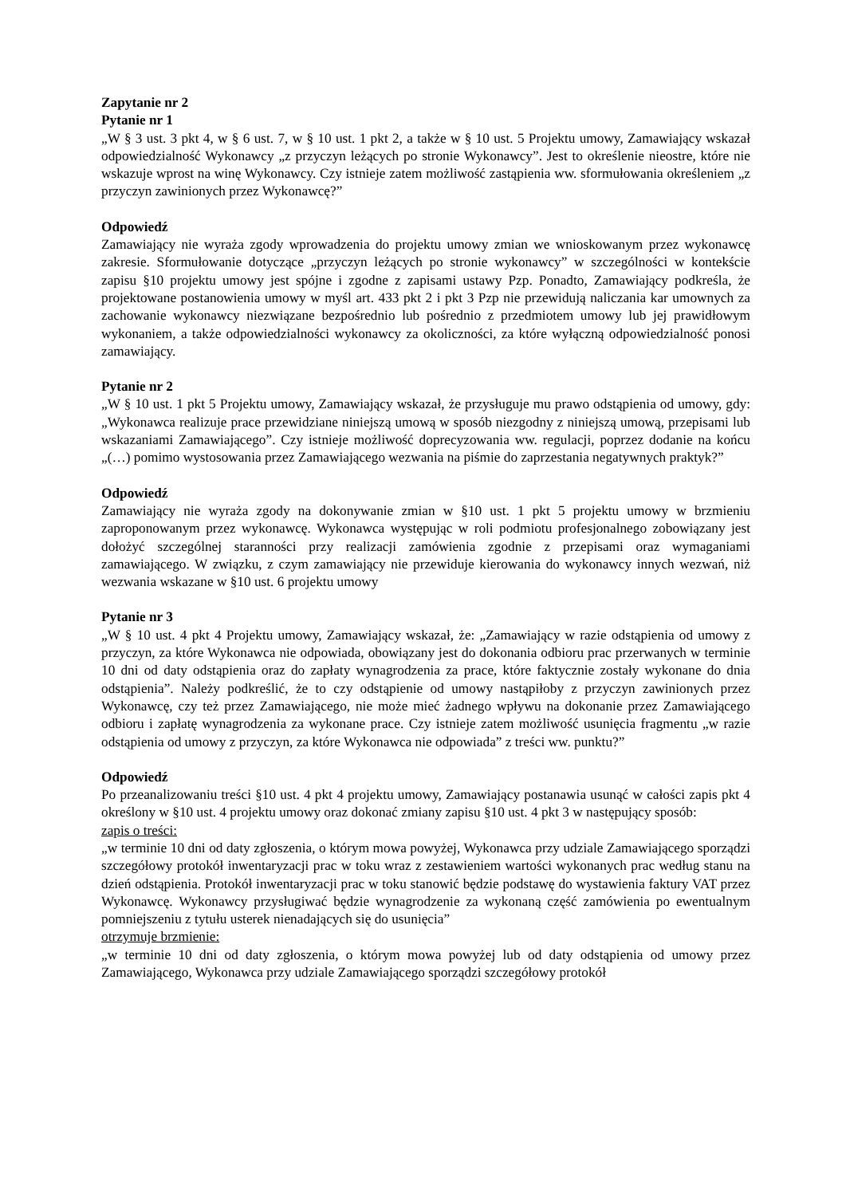Zapytanie nr 2
Pytanie nr 1
„W § 3 ust. 3 pkt 4, w § 6 ust. 7, w § 10 ust. 1 pkt 2, a także w § 10 ust. 5 Projektu umowy, Zamawiający wskazał odpowiedzialność Wykonawcy „z przyczyn leżących po stronie Wykonawcy”. Jest to określenie nieostre, które nie wskazuje wprost na winę Wykonawcy. Czy istnieje zatem możliwość zastąpienia ww. sformułowania określeniem „z przyczyn zawinionych przez Wykonawcę?”
Odpowiedź
Zamawiający nie wyraża zgody wprowadzenia do projektu umowy zmian we wnioskowanym przez wykonawcę zakresie. Sformułowanie dotyczące „przyczyn leżących po stronie wykonawcy” w szczególności w kontekście zapisu §10 projektu umowy jest spójne i zgodne z zapisami ustawy Pzp. Ponadto, Zamawiający podkreśla, że projektowane postanowienia umowy w myśl art. 433 pkt 2 i pkt 3 Pzp nie przewidują naliczania kar umownych za zachowanie wykonawcy niezwiązane bezpośrednio lub pośrednio z przedmiotem umowy lub jej prawidłowym wykonaniem, a także odpowiedzialności wykonawcy za okoliczności, za które wyłączną odpowiedzialność ponosi zamawiający.
Pytanie nr 2
„W § 10 ust. 1 pkt 5 Projektu umowy, Zamawiający wskazał, że przysługuje mu prawo odstąpienia od umowy, gdy: „Wykonawca realizuje prace przewidziane niniejszą umową w sposób niezgodny z niniejszą umową, przepisami lub wskazaniami Zamawiającego”. Czy istnieje możliwość doprecyzowania ww. regulacji, poprzez dodanie na końcu „(…) pomimo wystosowania przez Zamawiającego wezwania na piśmie do zaprzestania negatywnych praktyk?”
Odpowiedź
Zamawiający nie wyraża zgody na dokonywanie zmian w §10 ust. 1 pkt 5 projektu umowy w brzmieniu zaproponowanym przez wykonawcę. Wykonawca występując w roli podmiotu profesjonalnego zobowiązany jest dołożyć szczególnej staranności przy realizacji zamówienia zgodnie z przepisami oraz wymaganiami zamawiającego. W związku, z czym zamawiający nie przewiduje kierowania do wykonawcy innych wezwań, niż wezwania wskazane w §10 ust. 6 projektu umowy
Pytanie nr 3
„W § 10 ust. 4 pkt 4 Projektu umowy, Zamawiający wskazał, że: „Zamawiający w razie odstąpienia od umowy z przyczyn, za które Wykonawca nie odpowiada, obowiązany jest do dokonania odbioru prac przerwanych w terminie 10 dni od daty odstąpienia oraz do zapłaty wynagrodzenia za prace, które faktycznie zostały wykonane do dnia odstąpienia”. Należy podkreślić, że to czy odstąpienie od umowy nastąpiłoby z przyczyn zawinionych przez Wykonawcę, czy też przez Zamawiającego, nie może mieć żadnego wpływu na dokonanie przez Zamawiającego odbioru i zapłatę wynagrodzenia za wykonane prace. Czy istnieje zatem możliwość usunięcia fragmentu „w razie odstąpienia od umowy z przyczyn, za które Wykonawca nie odpowiada” z treści ww. punktu?”
Odpowiedź
Po przeanalizowaniu treści §10 ust. 4 pkt 4 projektu umowy, Zamawiający postanawia usunąć w całości zapis pkt 4 określony w §10 ust. 4 projektu umowy oraz dokonać zmiany zapisu §10 ust. 4 pkt 3 w następujący sposób:
zapis o treści:
„w terminie 10 dni od daty zgłoszenia, o którym mowa powyżej, Wykonawca przy udziale Zamawiającego sporządzi szczegółowy protokół inwentaryzacji prac w toku wraz z zestawieniem wartości wykonanych prac według stanu na dzień odstąpienia. Protokół inwentaryzacji prac w toku stanowić będzie podstawę do wystawienia faktury VAT przez Wykonawcę. Wykonawcy przysługiwać będzie wynagrodzenie za wykonaną część zamówienia po ewentualnym pomniejszeniu z tytułu usterek nienadających się do usunięcia”
otrzymuje brzmienie:
„w terminie 10 dni od daty zgłoszenia, o którym mowa powyżej lub od daty odstąpienia od umowy przez Zamawiającego, Wykonawca przy udziale Zamawiającego sporządzi szczegółowy protokół